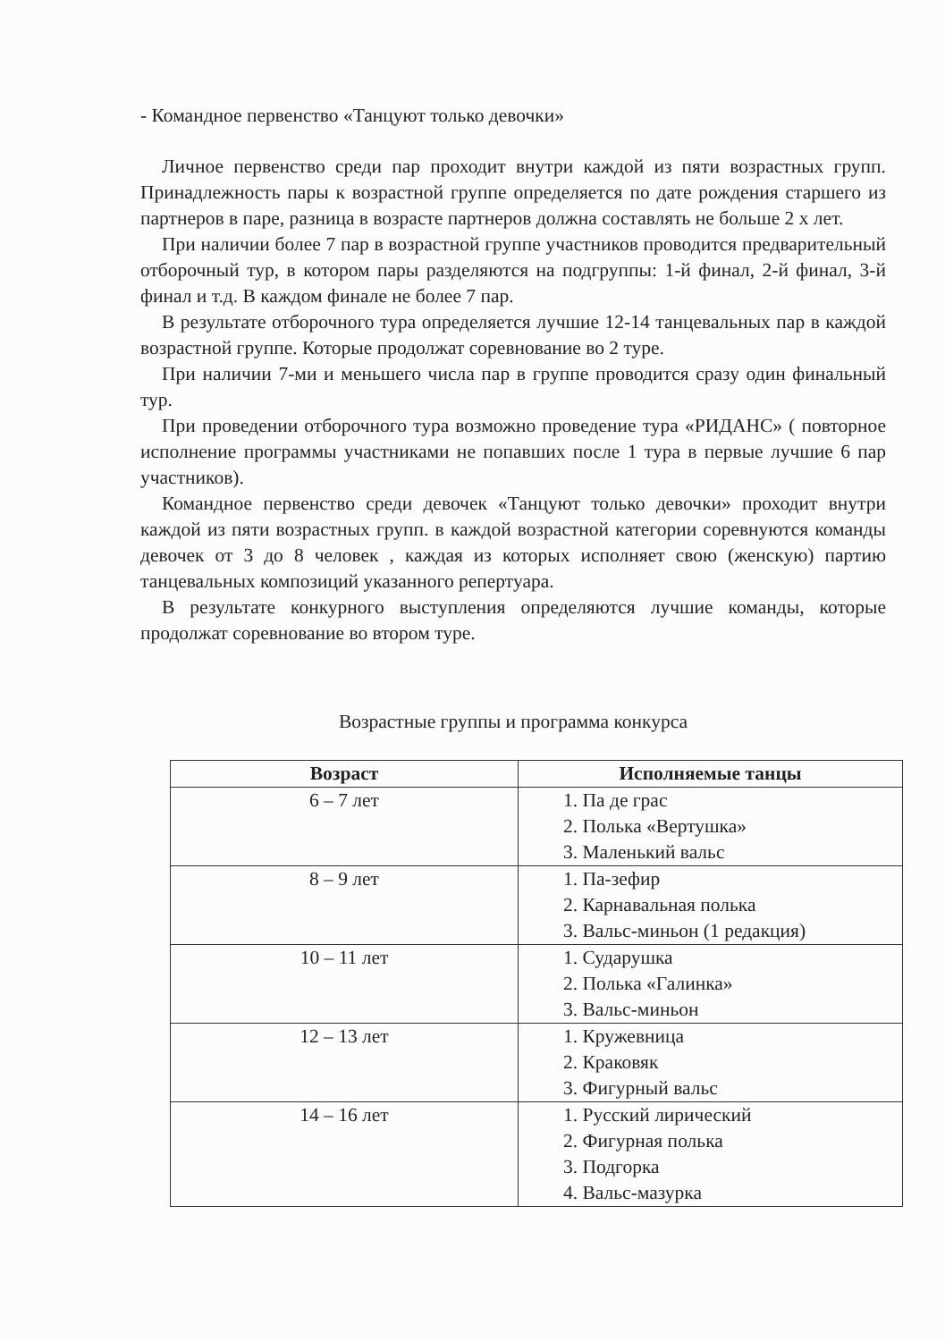- Командное первенство «Танцуют только девочки»
Личное первенство среди пар проходит внутри каждой из пяти возрастных групп. Принадлежность пары к возрастной группе определяется по дате рождения старшего из партнеров в паре, разница в возрасте партнеров должна составлять не больше 2 х лет.
При наличии более 7 пар в возрастной группе участников проводится предварительный отборочный тур, в котором пары разделяются на подгруппы: 1-й финал, 2-й финал, 3-й финал и т.д. В каждом финале не более 7 пар.
В результате отборочного тура определяется лучшие 12-14 танцевальных пар в каждой возрастной группе. Которые продолжат соревнование во 2 туре.
При наличии 7-ми и меньшего числа пар в группе проводится сразу один финальный тур.
При проведении отборочного тура возможно проведение тура «РИДАНС» ( повторное исполнение программы участниками не попавших после 1 тура в первые лучшие 6 пар участников).
Командное первенство среди девочек «Танцуют только девочки» проходит внутри каждой из пяти возрастных групп. в каждой возрастной категории соревнуются команды девочек от 3 до 8 человек , каждая из которых исполняет свою (женскую) партию танцевальных композиций указанного репертуара.
В результате конкурного выступления определяются лучшие команды, которые продолжат соревнование во втором туре.
Возрастные группы и программа конкурса
| Возраст | Исполняемые танцы |
| --- | --- |
| 6 – 7 лет | 1. Па де грас 2. Полька «Вертушка» 3. Маленький вальс |
| 8 – 9 лет | 1. Па-зефир 2. Карнавальная полька 3. Вальс-миньон (1 редакция) |
| 10 – 11 лет | 1. Сударушка 2. Полька «Галинка» 3. Вальс-миньон |
| 12 – 13 лет | 1. Кружевница 2. Краковяк 3. Фигурный вальс |
| 14 – 16 лет | 1. Русский лирический 2. Фигурная полька 3. Подгорка 4. Вальс-мазурка |